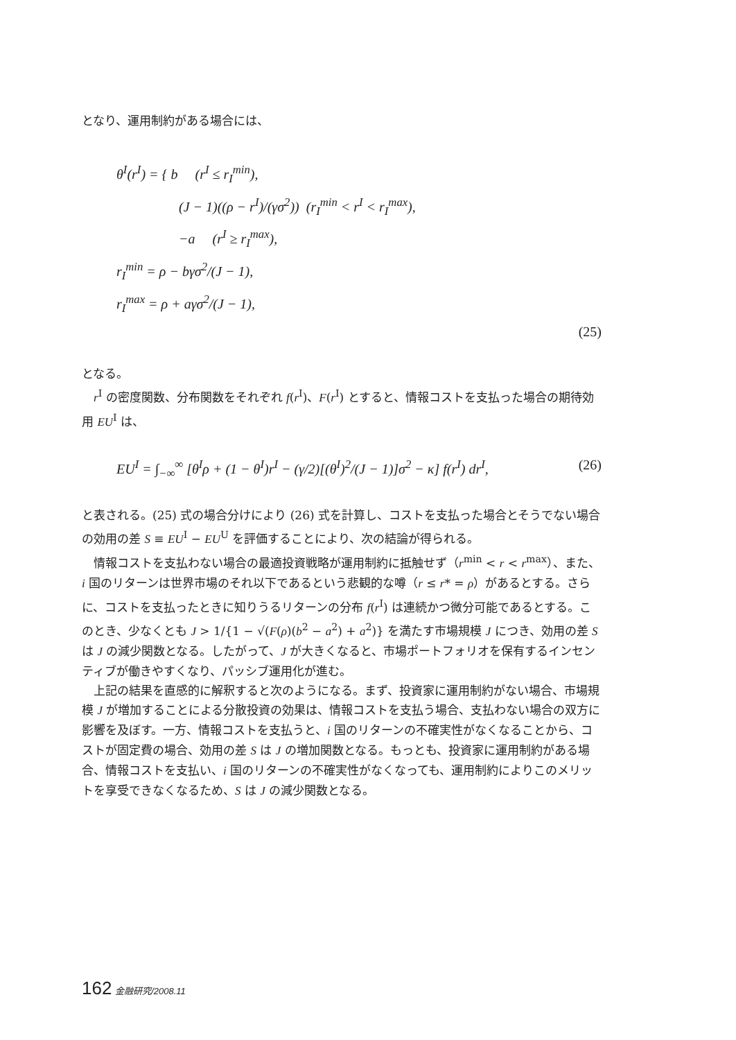となり、運用制約がある場合には、
θ<sup>I</sup>(r<sup>I</sup>) = { b (r<sup>I</sup> ≤ r<sub>I</sub><sup>min</sup>),
(J − 1)((ρ − r<sup>I</sup>)/(γσ<sup>2</sup>)) (r<sub>I</sub><sup>min</sup> < r<sup>I</sup> < r<sub>I</sub><sup>max</sup>),
−a (r<sup>I</sup> ≥ r<sub>I</sub><sup>max</sup>),
r<sub>I</sub><sup>min</sup> = ρ − bγσ<sup>2</sup>/(J − 1),
r<sub>I</sub><sup>max</sup> = ρ + aγσ<sup>2</sup>/(J − 1),
(25)
となる。
r<sup>I</sup> の密度関数、分布関数をそれぞれ f(r<sup>I</sup>)、F(r<sup>I</sup>) とすると、情報コストを支払った場合の期待効用 EU<sup>I</sup> は、
EU<sup>I</sup> = ∫<sub>−∞</sub><sup>∞</sup> [θ<sup>I</sup>ρ + (1 − θ<sup>I</sup>)r<sup>I</sup> − (γ/2)[(θ<sup>I</sup>)<sup>2</sup>/(J − 1)]σ<sup>2</sup> − κ] f(r<sup>I</sup>) dr<sup>I</sup>, (26)
と表される。(25) 式の場合分けにより (26) 式を計算し、コストを支払った場合とそうでない場合の効用の差 S ≡ EU<sup>I</sup> − EU<sup>U</sup> を評価することにより、次の結論が得られる。
情報コストを支払わない場合の最適投資戦略が運用制約に抵触せず（r<sup>min</sup> < r < r<sup>max</sup>）、また、i 国のリターンは世界市場のそれ以下であるという悲観的な噂（r ≤ r* = ρ）があるとする。さらに、コストを支払ったときに知りうるリターンの分布 f(r<sup>I</sup>) は連続かつ微分可能であるとする。このとき、少なくとも J > 1/{1 − √(F(ρ)(b<sup>2</sup> − a<sup>2</sup>) + a<sup>2</sup>)} を満たす市場規模 J につき、効用の差 S は J の減少関数となる。したがって、J が大きくなると、市場ポートフォリオを保有するインセンティブが働きやすくなり、パッシブ運用化が進む。
上記の結果を直感的に解釈すると次のようになる。まず、投資家に運用制約がない場合、市場規模 J が増加することによる分散投資の効果は、情報コストを支払う場合、支払わない場合の双方に影響を及ぼす。一方、情報コストを支払うと、i 国のリターンの不確実性がなくなることから、コストが固定費の場合、効用の差 S は J の増加関数となる。もっとも、投資家に運用制約がある場合、情報コストを支払い、i 国のリターンの不確実性がなくなっても、運用制約によりこのメリットを享受できなくなるため、S は J の減少関数となる。
162 金融研究/2008.11